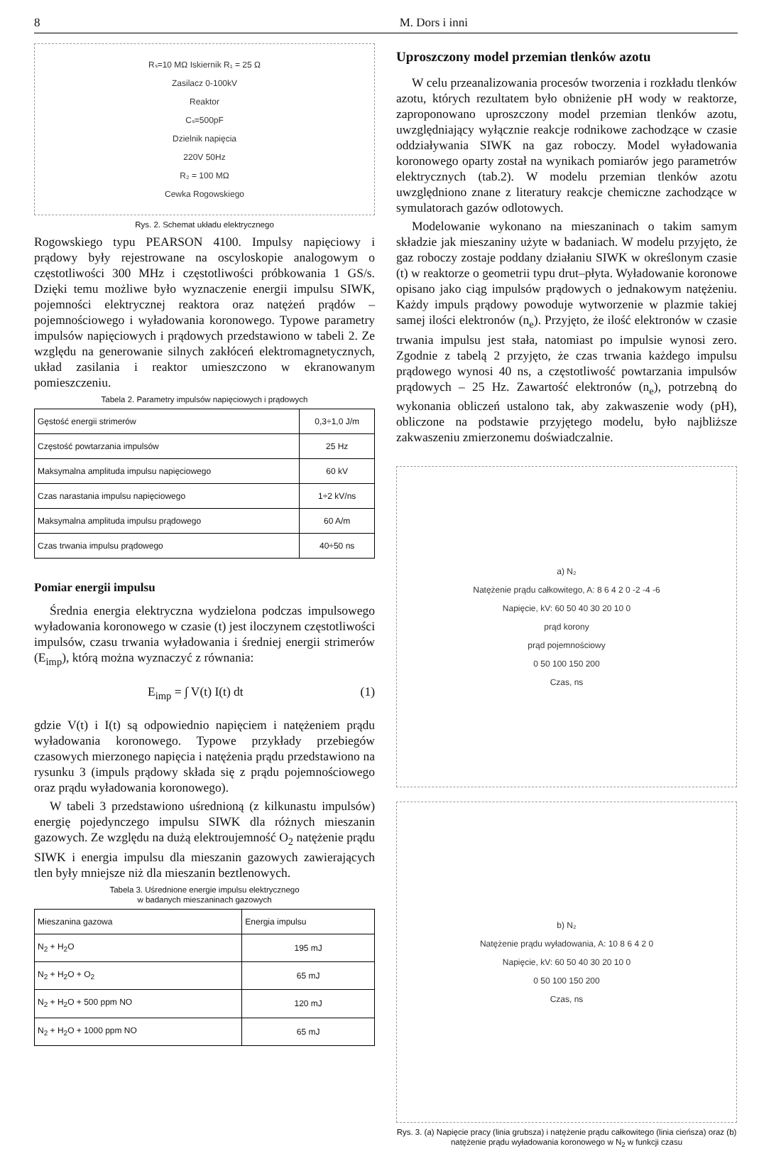8 M. Dors i inni
Rₛ=10 MΩ Iskiernik R₁ = 25 Ω
Zasilacz 0-100kV
Reaktor
Cₛ=500pF
Dzielnik napięcia
220V 50Hz
R₂ = 100 MΩ
Cewka Rogowskiego
Rys. 2. Schemat układu elektrycznego
Rogowskiego typu PEARSON 4100. Impulsy napięciowy i prądowy były rejestrowane na oscyloskopie analogowym o częstotliwości 300 MHz i częstotliwości próbkowania 1 GS/s. Dzięki temu możliwe było wyznaczenie energii impulsu SIWK, pojemności elektrycznej reaktora oraz natężeń prądów – pojemnościowego i wyładowania koronowego. Typowe parametry impulsów napięciowych i prądowych przedstawiono w tabeli 2. Ze względu na generowanie silnych zakłóceń elektromagnetycznych, układ zasilania i reaktor umieszczono w ekranowanym pomieszczeniu.
Tabela 2. Parametry impulsów napięciowych i prądowych
| Gęstość energii strimerów | 0,3÷1,0 J/m |
| Częstość powtarzania impulsów | 25 Hz |
| Maksymalna amplituda impulsu napięciowego | 60 kV |
| Czas narastania impulsu napięciowego | 1÷2 kV/ns |
| Maksymalna amplituda impulsu prądowego | 60 A/m |
| Czas trwania impulsu prądowego | 40÷50 ns |
Pomiar energii impulsu
Średnia energia elektryczna wydzielona podczas impulsowego wyładowania koronowego w czasie (t) jest iloczynem częstotliwości impulsów, czasu trwania wyładowania i średniej energii strimerów (E<sub>imp</sub>), którą można wyznaczyć z równania:
E<sub>imp</sub> = ∫ V(t) I(t) dt (1)
gdzie V(t) i I(t) są odpowiednio napięciem i natężeniem prądu wyładowania koronowego. Typowe przykłady przebiegów czasowych mierzonego napięcia i natężenia prądu przedstawiono na rysunku 3 (impuls prądowy składa się z prądu pojemnościowego oraz prądu wyładowania koronowego).
W tabeli 3 przedstawiono uśrednioną (z kilkunastu impulsów) energię pojedynczego impulsu SIWK dla różnych mieszanin gazowych. Ze względu na dużą elektroujemność O<sub>2</sub> natężenie prądu SIWK i energia impulsu dla mieszanin gazowych zawierających tlen były mniejsze niż dla mieszanin beztlenowych.
Tabela 3. Uśrednione energie impulsu elektrycznego
w badanych mieszaninach gazowych
| Mieszanina gazowa | Energia impulsu |
| --- | --- |
| N<sub>2</sub> + H<sub>2</sub>O | 195 mJ |
| N<sub>2</sub> + H<sub>2</sub>O + O<sub>2</sub> | 65 mJ |
| N<sub>2</sub> + H<sub>2</sub>O + 500 ppm NO | 120 mJ |
| N<sub>2</sub> + H<sub>2</sub>O + 1000 ppm NO | 65 mJ |
Uproszczony model przemian tlenków azotu
W celu przeanalizowania procesów tworzenia i rozkładu tlenków azotu, których rezultatem było obniżenie pH wody w reaktorze, zaproponowano uproszczony model przemian tlenków azotu, uwzględniający wyłącznie reakcje rodnikowe zachodzące w czasie oddziaływania SIWK na gaz roboczy. Model wyładowania koronowego oparty został na wynikach pomiarów jego parametrów elektrycznych (tab.2). W modelu przemian tlenków azotu uwzględniono znane z literatury reakcje chemiczne zachodzące w symulatorach gazów odlotowych.
Modelowanie wykonano na mieszaninach o takim samym składzie jak mieszaniny użyte w badaniach. W modelu przyjęto, że gaz roboczy zostaje poddany działaniu SIWK w określonym czasie (t) w reaktorze o geometrii typu drut–płyta. Wyładowanie koronowe opisano jako ciąg impulsów prądowych o jednakowym natężeniu. Każdy impuls prądowy powoduje wytworzenie w plazmie takiej samej ilości elektronów (n<sub>e</sub>). Przyjęto, że ilość elektronów w czasie trwania impulsu jest stała, natomiast po impulsie wynosi zero. Zgodnie z tabelą 2 przyjęto, że czas trwania każdego impulsu prądowego wynosi 40 ns, a częstotliwość powtarzania impulsów prądowych – 25 Hz. Zawartość elektronów (n<sub>e</sub>), potrzebną do wykonania obliczeń ustalono tak, aby zakwaszenie wody (pH), obliczone na podstawie przyjętego modelu, było najbliższe zakwaszeniu zmierzonemu doświadczalnie.
a) N₂
Natężenie prądu całkowitego, A: 8 6 4 2 0 -2 -4 -6
Napięcie, kV: 60 50 40 30 20 10 0
prąd korony
prąd pojemnościowy
0 50 100 150 200
Czas, ns
b) N₂
Natężenie prądu wyładowania, A: 10 8 6 4 2 0
Napięcie, kV: 60 50 40 30 20 10 0
0 50 100 150 200
Czas, ns
Rys. 3. (a) Napięcie pracy (linia grubsza) i natężenie prądu całkowitego (linia cieńsza) oraz (b) natężenie prądu wyładowania koronowego w N<sub>2</sub> w funkcji czasu